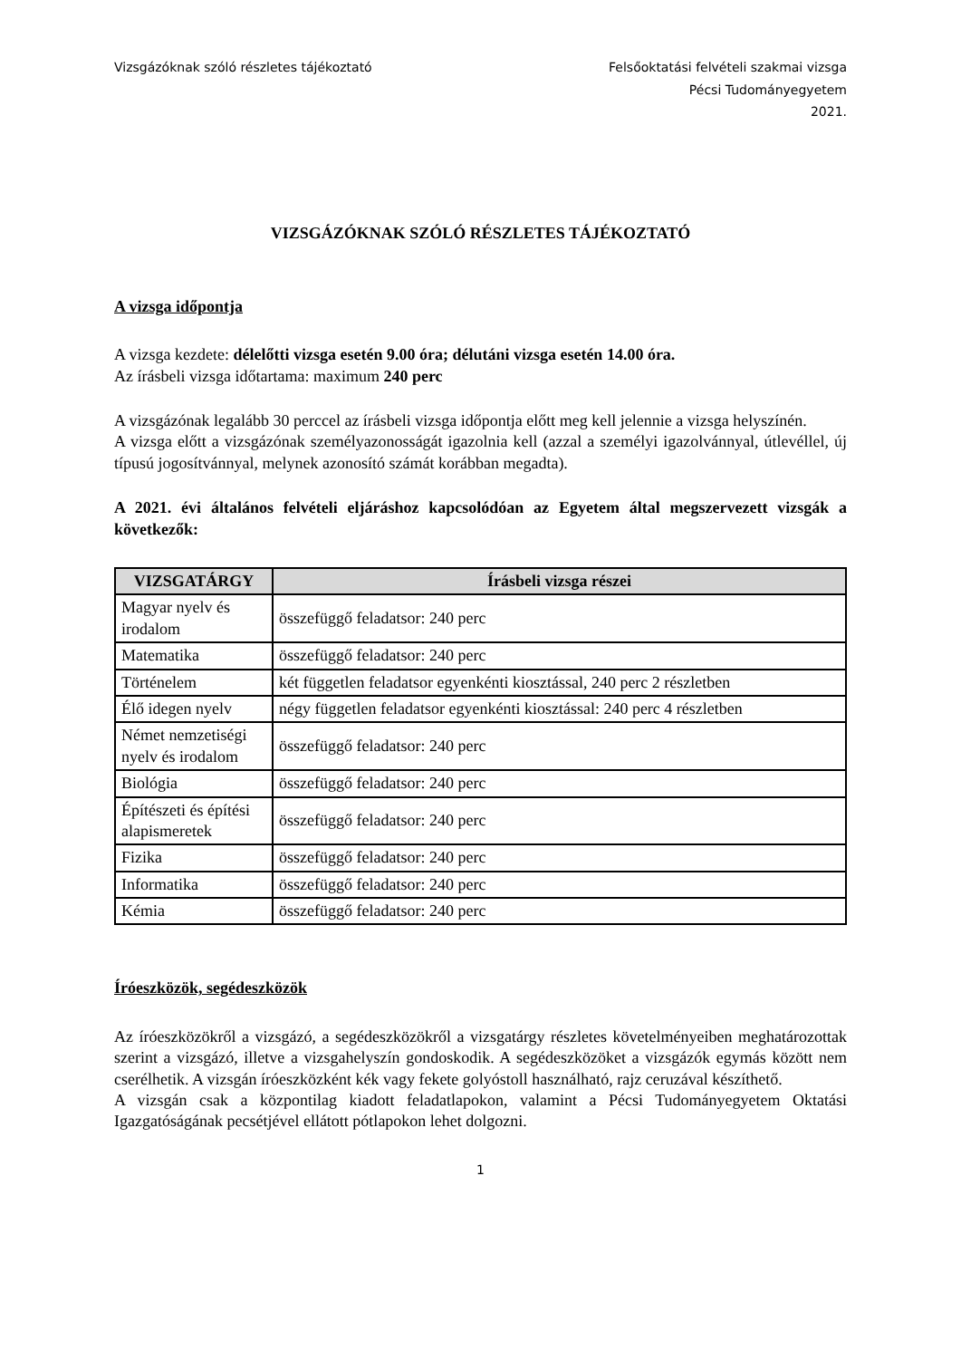Vizsgázóknak szóló részletes tájékoztató
Felsőoktatási felvételi szakmai vizsga
Pécsi Tudományegyetem
2021.
VIZSGÁZÓKNAK SZÓLÓ RÉSZLETES TÁJÉKOZTATÓ
A vizsga időpontja
A vizsga kezdete: délelőtti vizsga esetén 9.00 óra; délutáni vizsga esetén 14.00 óra.
Az írásbeli vizsga időtartama: maximum 240 perc
A vizsgázónak legalább 30 perccel az írásbeli vizsga időpontja előtt meg kell jelennie a vizsga helyszínén.
A vizsga előtt a vizsgázónak személyazonosságát igazolnia kell (azzal a személyi igazolvánnyal, útlevéllel, új típusú jogosítvánnyal, melynek azonosító számát korábban megadta).
A 2021. évi általános felvételi eljáráshoz kapcsolódóan az Egyetem által megszervezett vizsgák a következők:
| VIZSGATÁRGY | Írásbeli vizsga részei |
| --- | --- |
| Magyar nyelv és irodalom | összefüggő feladatsor: 240 perc |
| Matematika | összefüggő feladatsor: 240 perc |
| Történelem | két független feladatsor egyenkénti kiosztással, 240 perc 2 részletben |
| Élő idegen nyelv | négy független feladatsor egyenkénti kiosztással: 240 perc 4 részletben |
| Német nemzetiségi nyelv és irodalom | összefüggő feladatsor: 240 perc |
| Biológia | összefüggő feladatsor: 240 perc |
| Építészeti és építési alapismeretek | összefüggő feladatsor: 240 perc |
| Fizika | összefüggő feladatsor: 240 perc |
| Informatika | összefüggő feladatsor: 240 perc |
| Kémia | összefüggő feladatsor: 240 perc |
Íróeszközök, segédeszközök
Az íróeszközökről a vizsgázó, a segédeszközökről a vizsgatárgy részletes követelményeiben meghatározottak szerint a vizsgázó, illetve a vizsgahelyszín gondoskodik. A segédeszközöket a vizsgázók egymás között nem cserélhetik. A vizsgán íróeszközként kék vagy fekete golyóstoll használható, rajz ceruzával készíthető.
A vizsgán csak a központilag kiadott feladatlapokon, valamint a Pécsi Tudományegyetem Oktatási Igazgatóságának pecsétjével ellátott pótlapokon lehet dolgozni.
1